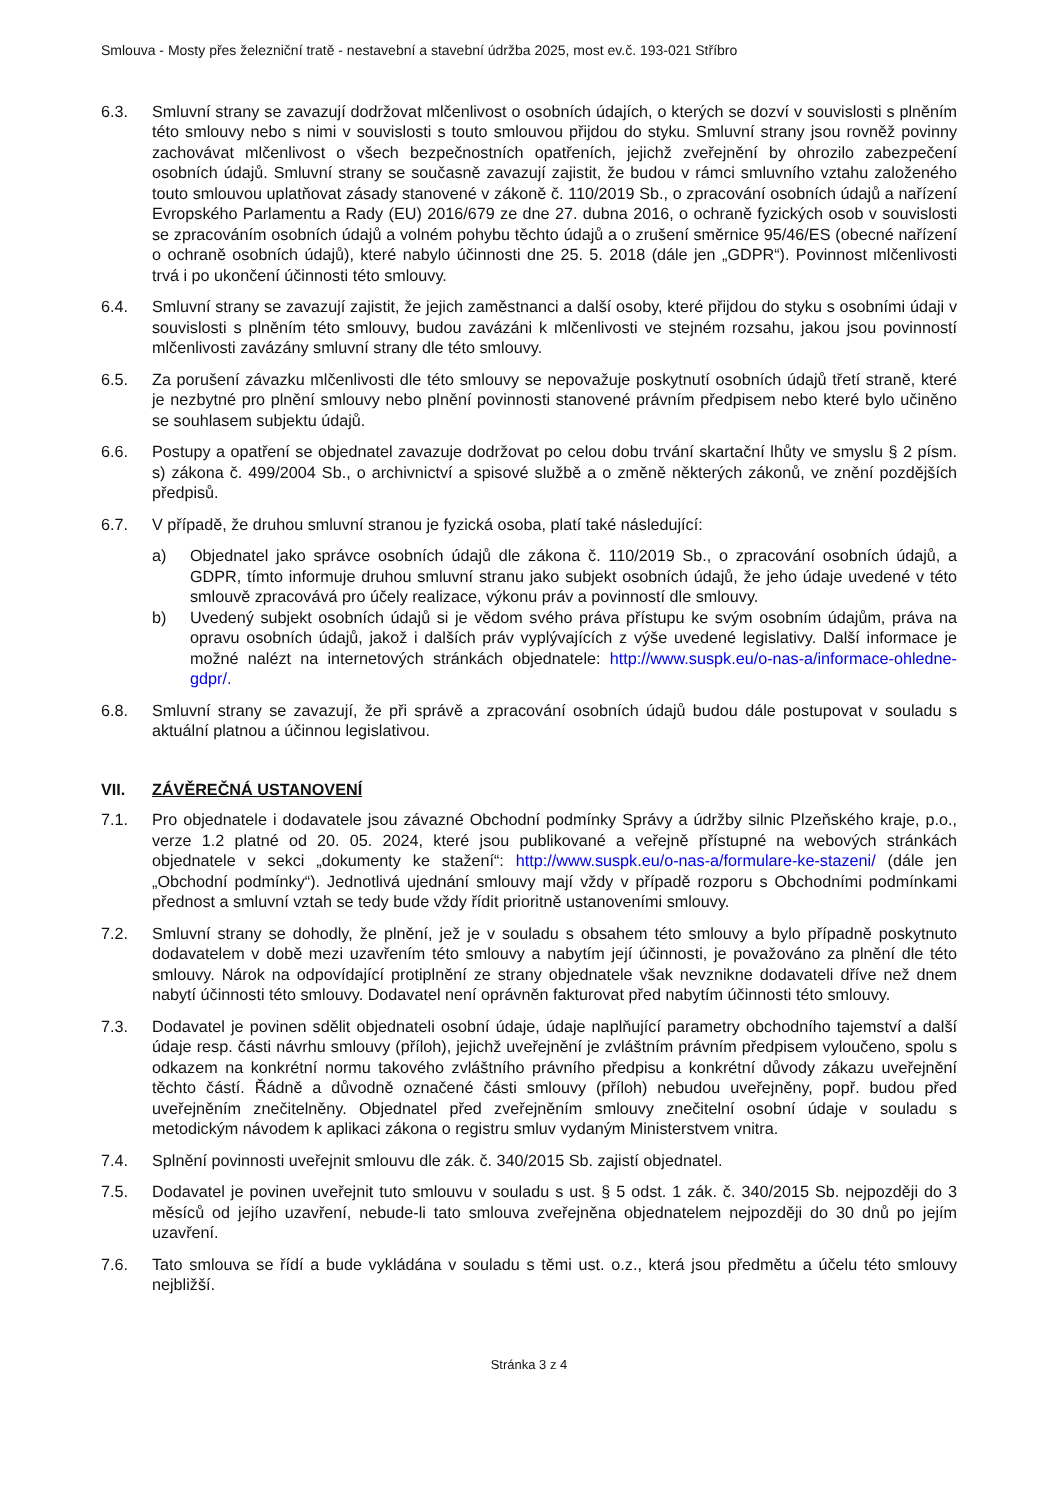Smlouva - Mosty přes železniční tratě - nestavební a stavební údržba 2025, most ev.č. 193-021 Stříbro
6.3. Smluvní strany se zavazují dodržovat mlčenlivost o osobních údajích, o kterých se dozví v souvislosti s plněním této smlouvy nebo s nimi v souvislosti s touto smlouvou přijdou do styku. Smluvní strany jsou rovněž povinny zachovávat mlčenlivost o všech bezpečnostních opatřeních, jejichž zveřejnění by ohrozilo zabezpečení osobních údajů. Smluvní strany se současně zavazují zajistit, že budou v rámci smluvního vztahu založeného touto smlouvou uplatňovat zásady stanovené v zákoně č. 110/2019 Sb., o zpracování osobních údajů a nařízení Evropského Parlamentu a Rady (EU) 2016/679 ze dne 27. dubna 2016, o ochraně fyzických osob v souvislosti se zpracováním osobních údajů a volném pohybu těchto údajů a o zrušení směrnice 95/46/ES (obecné nařízení o ochraně osobních údajů), které nabylo účinnosti dne 25. 5. 2018 (dále jen „GDPR“). Povinnost mlčenlivosti trvá i po ukončení účinnosti této smlouvy.
6.4. Smluvní strany se zavazují zajistit, že jejich zaměstnanci a další osoby, které přijdou do styku s osobními údaji v souvislosti s plněním této smlouvy, budou zavázáni k mlčenlivosti ve stejném rozsahu, jakou jsou povinností mlčenlivosti zavázány smluvní strany dle této smlouvy.
6.5. Za porušení závazku mlčenlivosti dle této smlouvy se nepovažuje poskytnutí osobních údajů třetí straně, které je nezbytné pro plnění smlouvy nebo plnění povinnosti stanovené právním předpisem nebo které bylo učiněno se souhlasem subjektu údajů.
6.6. Postupy a opatření se objednatel zavazuje dodržovat po celou dobu trvání skartační lhůty ve smyslu § 2 písm. s) zákona č. 499/2004 Sb., o archivnictví a spisové službě a o změně některých zákonů, ve znění pozdějších předpisů.
6.7. V případě, že druhou smluvní stranou je fyzická osoba, platí také následující:
a) Objednatel jako správce osobních údajů dle zákona č. 110/2019 Sb., o zpracování osobních údajů, a GDPR, tímto informuje druhou smluvní stranu jako subjekt osobních údajů, že jeho údaje uvedené v této smlouvě zpracovává pro účely realizace, výkonu práv a povinností dle smlouvy.
b) Uvedený subjekt osobních údajů si je vědom svého práva přístupu ke svým osobním údajům, práva na opravu osobních údajů, jakož i dalších práv vyplývajících z výše uvedené legislativy. Další informace je možné nalézt na internetových stránkách objednatele: http://www.suspk.eu/o-nas-a/informace-ohledne-gdpr/.
6.8. Smluvní strany se zavazují, že při správě a zpracování osobních údajů budou dále postupovat v souladu s aktuální platnou a účinnou legislativou.
VII. ZÁVĚREČNÁ USTANOVENÍ
7.1. Pro objednatele i dodavatele jsou závazné Obchodní podmínky Správy a údržby silnic Plzeňského kraje, p.o., verze 1.2 platné od 20. 05. 2024, které jsou publikované a veřejně přístupné na webových stránkách objednatele v sekci „dokumenty ke stažení“: http://www.suspk.eu/o-nas-a/formulare-ke-stazeni/ (dále jen „Obchodní podmínky“). Jednotlivá ujednání smlouvy mají vždy v případě rozporu s Obchodními podmínkami přednost a smluvní vztah se tedy bude vždy řídit prioritně ustanoveními smlouvy.
7.2. Smluvní strany se dohodly, že plnění, jež je v souladu s obsahem této smlouvy a bylo případně poskytnuto dodavatelem v době mezi uzavřením této smlouvy a nabytím její účinnosti, je považováno za plnění dle této smlouvy. Nárok na odpovídající protiplnění ze strany objednatele však nevznikne dodavateli dříve než dnem nabytí účinnosti této smlouvy. Dodavatel není oprávněn fakturovat před nabytím účinnosti této smlouvy.
7.3. Dodavatel je povinen sdělit objednateli osobní údaje, údaje naplňující parametry obchodního tajemství a další údaje resp. části návrhu smlouvy (příloh), jejichž uveřejnění je zvláštním právním předpisem vyloučeno, spolu s odkazem na konkrétní normu takového zvláštního právního předpisu a konkrétní důvody zákazu uveřejnění těchto částí. Řádně a důvodně označené části smlouvy (příloh) nebudou uveřejněny, popř. budou před uveřejněním znečitelněny. Objednatel před zveřejněním smlouvy znečitelní osobní údaje v souladu s metodickým návodem k aplikaci zákona o registru smluv vydaným Ministerstvem vnitra.
7.4. Splnění povinnosti uveřejnit smlouvu dle zák. č. 340/2015 Sb. zajistí objednatel.
7.5. Dodavatel je povinen uveřejnit tuto smlouvu v souladu s ust. § 5 odst. 1 zák. č. 340/2015 Sb. nejpozději do 3 měsíců od jejího uzavření, nebude-li tato smlouva zveřejněna objednatelem nejpozději do 30 dnů po jejím uzavření.
7.6. Tato smlouva se řídí a bude vykládána v souladu s těmi ust. o.z., která jsou předmětu a účelu této smlouvy nejbližší.
Stránka 3 z 4